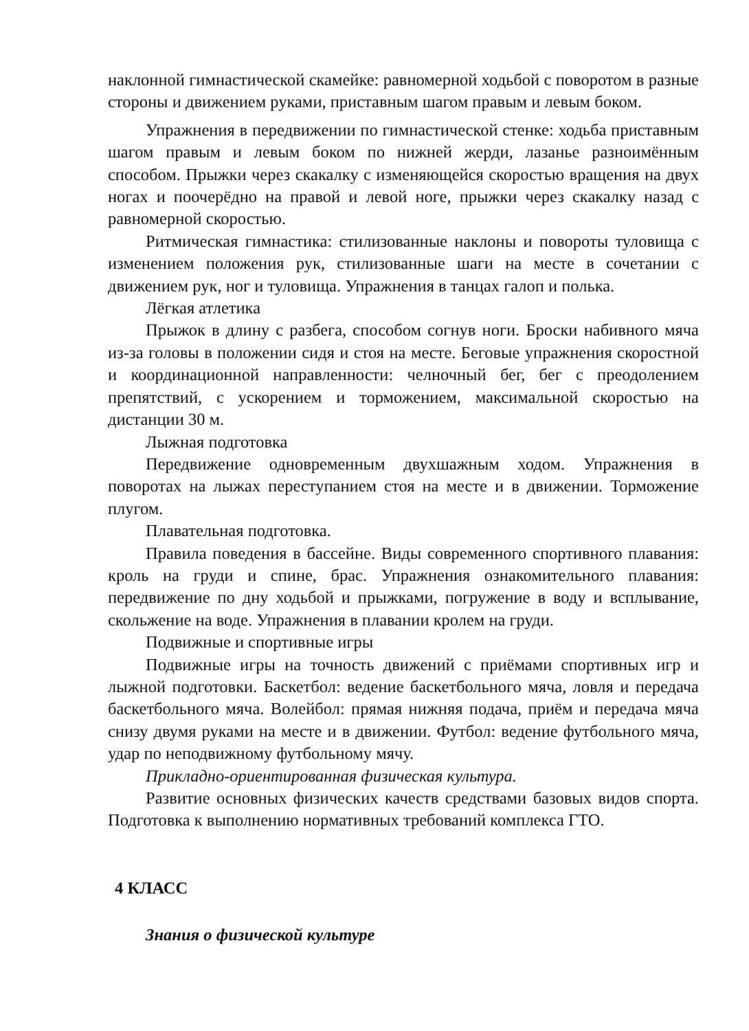наклонной гимнастической скамейке: равномерной ходьбой с поворотом в разные стороны и движением руками, приставным шагом правым и левым боком.
Упражнения в передвижении по гимнастической стенке: ходьба приставным шагом правым и левым боком по нижней жерди, лазанье разноимённым способом. Прыжки через скакалку с изменяющейся скоростью вращения на двух ногах и поочерёдно на правой и левой ноге, прыжки через скакалку назад с равномерной скоростью.
Ритмическая гимнастика: стилизованные наклоны и повороты туловища с изменением положения рук, стилизованные шаги на месте в сочетании с движением рук, ног и туловища. Упражнения в танцах галоп и полька.
Лёгкая атлетика
Прыжок в длину с разбега, способом согнув ноги. Броски набивного мяча из-за головы в положении сидя и стоя на месте. Беговые упражнения скоростной и координационной направленности: челночный бег, бег с преодолением препятствий, с ускорением и торможением, максимальной скоростью на дистанции 30 м.
Лыжная подготовка
Передвижение одновременным двухшажным ходом. Упражнения в поворотах на лыжах переступанием стоя на месте и в движении. Торможение плугом.
Плавательная подготовка.
Правила поведения в бассейне. Виды современного спортивного плавания: кроль на груди и спине, брас. Упражнения ознакомительного плавания: передвижение по дну ходьбой и прыжками, погружение в воду и всплывание, скольжение на воде. Упражнения в плавании кролем на груди.
Подвижные и спортивные игры
Подвижные игры на точность движений с приёмами спортивных игр и лыжной подготовки. Баскетбол: ведение баскетбольного мяча, ловля и передача баскетбольного мяча. Волейбол: прямая нижняя подача, приём и передача мяча снизу двумя руками на месте и в движении. Футбол: ведение футбольного мяча, удар по неподвижному футбольному мячу.
Прикладно-ориентированная физическая культура.
Развитие основных физических качеств средствами базовых видов спорта. Подготовка к выполнению нормативных требований комплекса ГТО.
4 КЛАСС
Знания о физической культуре